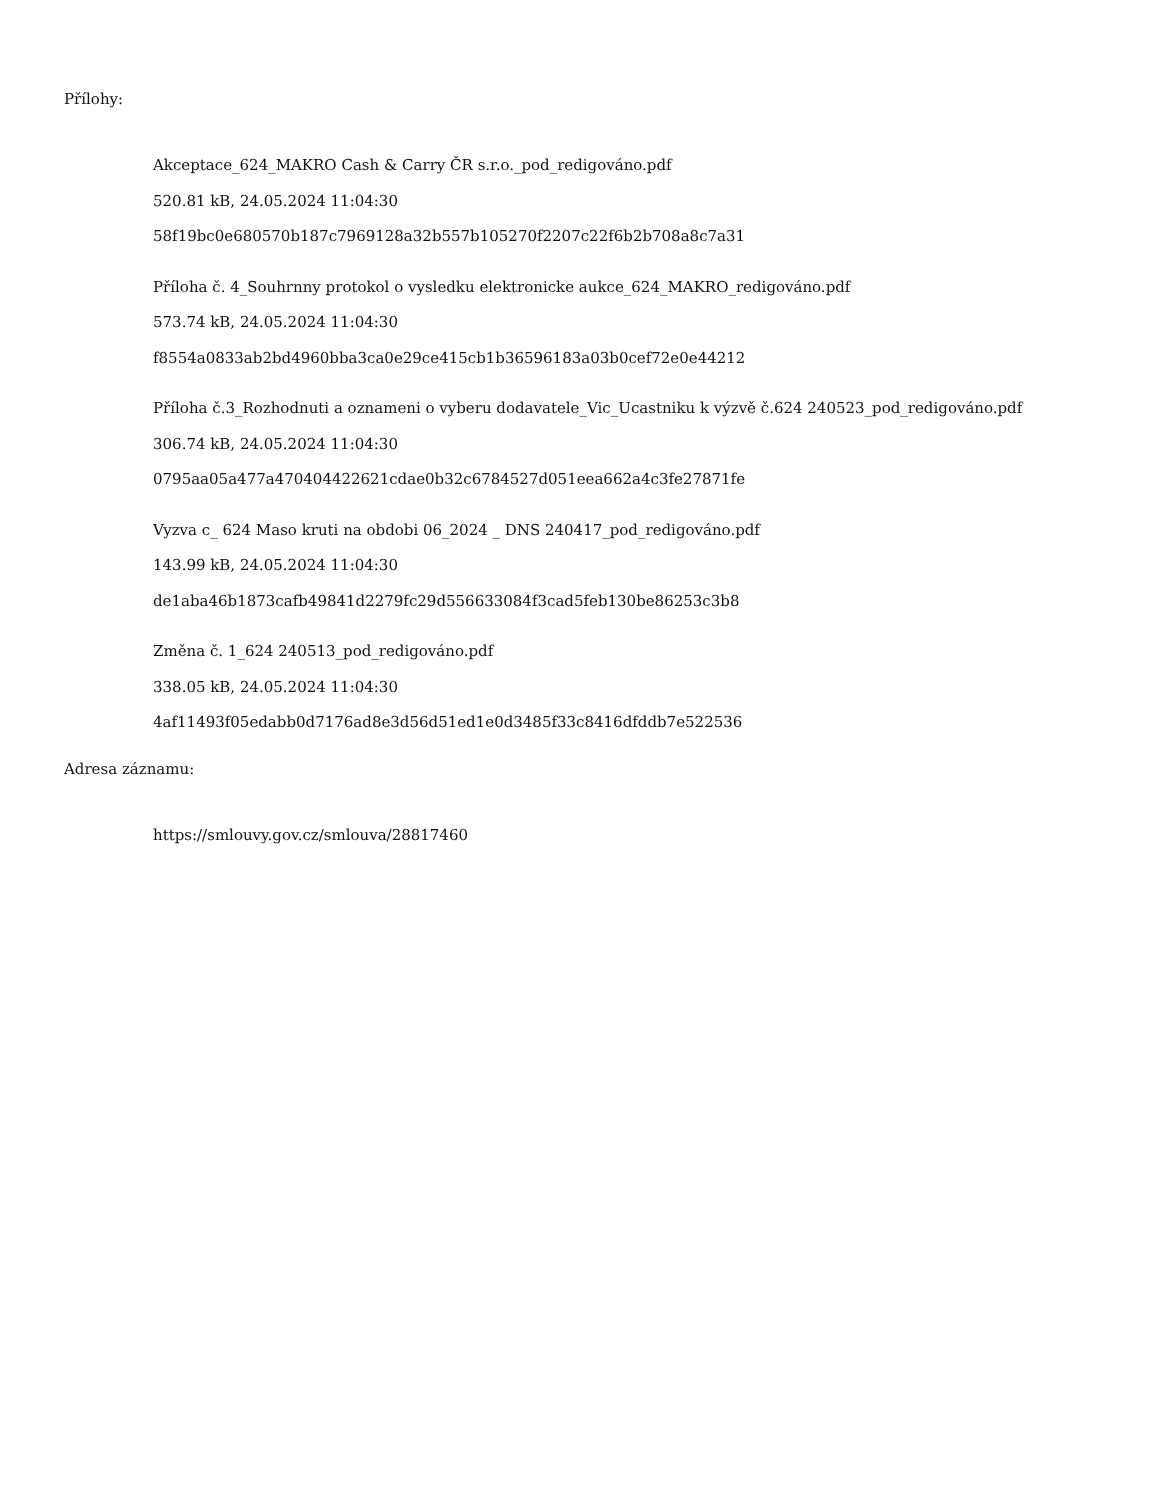Přílohy:
Akceptace_624_MAKRO Cash & Carry ČR s.r.o._pod_redigováno.pdf
520.81 kB, 24.05.2024 11:04:30
58f19bc0e680570b187c7969128a32b557b105270f2207c22f6b2b708a8c7a31
Příloha č. 4_Souhrnny protokol o vysledku elektronicke aukce_624_MAKRO_redigováno.pdf
573.74 kB, 24.05.2024 11:04:30
f8554a0833ab2bd4960bba3ca0e29ce415cb1b36596183a03b0cef72e0e44212
Příloha č.3_Rozhodnuti a oznameni o vyberu dodavatele_Vic_Ucastniku k výzvě č.624 240523_pod_redigováno.pdf
306.74 kB, 24.05.2024 11:04:30
0795aa05a477a470404422621cdae0b32c6784527d051eea662a4c3fe27871fe
Vyzva c_ 624 Maso kruti na obdobi 06_2024 _ DNS 240417_pod_redigováno.pdf
143.99 kB, 24.05.2024 11:04:30
de1aba46b1873cafb49841d2279fc29d556633084f3cad5feb130be86253c3b8
Změna č. 1_624 240513_pod_redigováno.pdf
338.05 kB, 24.05.2024 11:04:30
4af11493f05edabb0d7176ad8e3d56d51ed1e0d3485f33c8416dfddb7e522536
Adresa záznamu:
https://smlouvy.gov.cz/smlouva/28817460